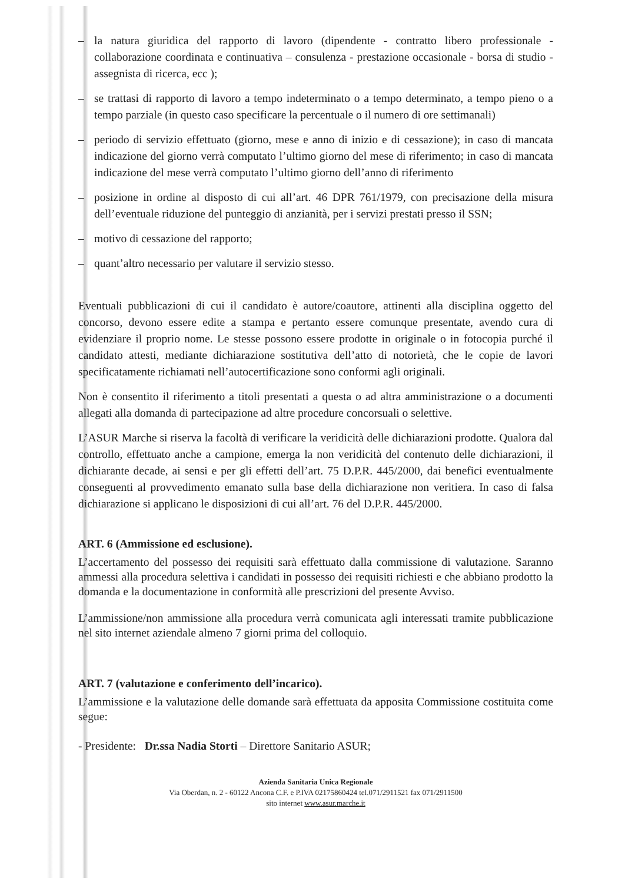– la natura giuridica del rapporto di lavoro (dipendente - contratto libero professionale - collaborazione coordinata e continuativa – consulenza - prestazione occasionale - borsa di studio - assegnista di ricerca, ecc );
– se trattasi di rapporto di lavoro a tempo indeterminato o a tempo determinato, a tempo pieno o a tempo parziale (in questo caso specificare la percentuale o il numero di ore settimanali)
– periodo di servizio effettuato (giorno, mese e anno di inizio e di cessazione); in caso di mancata indicazione del giorno verrà computato l’ultimo giorno del mese di riferimento; in caso di mancata indicazione del mese verrà computato l’ultimo giorno dell’anno di riferimento
– posizione in ordine al disposto di cui all’art. 46 DPR 761/1979, con precisazione della misura dell’eventuale riduzione del punteggio di anzianità, per i servizi prestati presso il SSN;
– motivo di cessazione del rapporto;
– quant’altro necessario per valutare il servizio stesso.
Eventuali pubblicazioni di cui il candidato è autore/coautore, attinenti alla disciplina oggetto del concorso, devono essere edite a stampa e pertanto essere comunque presentate, avendo cura di evidenziare il proprio nome. Le stesse possono essere prodotte in originale o in fotocopia purché il candidato attesti, mediante dichiarazione sostitutiva dell’atto di notorietà, che le copie de lavori specificatamente richiamati nell’autocertificazione sono conformi agli originali.
Non è consentito il riferimento a titoli presentati a questa o ad altra amministrazione o a documenti allegati alla domanda di partecipazione ad altre procedure concorsuali o selettive.
L’ASUR Marche si riserva la facoltà di verificare la veridicità delle dichiarazioni prodotte. Qualora dal controllo, effettuato anche a campione, emerga la non veridicità del contenuto delle dichiarazioni, il dichiarante decade, ai sensi e per gli effetti dell’art. 75 D.P.R. 445/2000, dai benefici eventualmente conseguenti al provvedimento emanato sulla base della dichiarazione non veritiera. In caso di falsa dichiarazione si applicano le disposizioni di cui all’art. 76 del D.P.R. 445/2000.
ART. 6 (Ammissione ed esclusione).
L’accertamento del possesso dei requisiti sarà effettuato dalla commissione di valutazione. Saranno ammessi alla procedura selettiva i candidati in possesso dei requisiti richiesti e che abbiano prodotto la domanda e la documentazione in conformità alle prescrizioni del presente Avviso.
L’ammissione/non ammissione alla procedura verrà comunicata agli interessati tramite pubblicazione nel sito internet aziendale almeno 7 giorni prima del colloquio.
ART. 7 (valutazione e conferimento dell’incarico).
L’ammissione e la valutazione delle domande sarà effettuata da apposita Commissione costituita come segue:
- Presidente: Dr.ssa Nadia Storti – Direttore Sanitario ASUR;
Azienda Sanitaria Unica Regionale
Via Oberdan, n. 2 - 60122 Ancona C.F. e P.IVA 02175860424 tel.071/2911521 fax 071/2911500
sito internet www.asur.marche.it